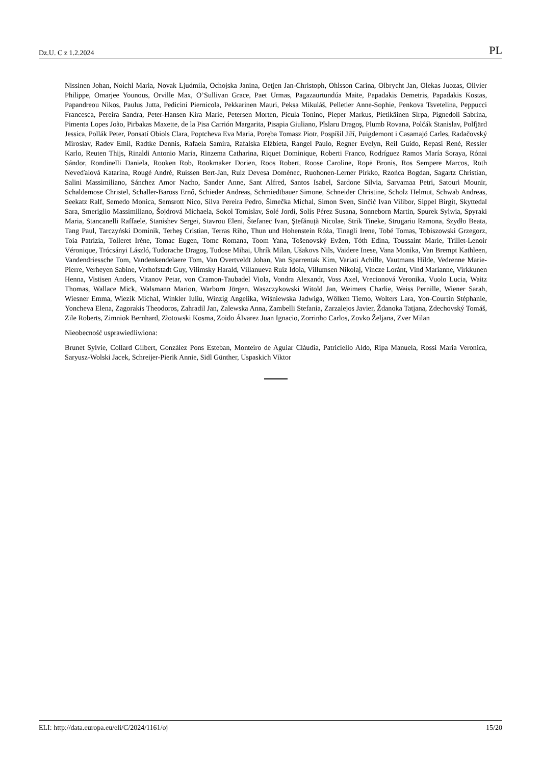Dz.U. C z 1.2.2024 PL
Nissinen Johan, Noichl Maria, Novak Ljudmila, Ochojska Janina, Oetjen Jan-Christoph, Ohlsson Carina, Olbrycht Jan, Olekas Juozas, Olivier Philippe, Omarjee Younous, Orville Max, O’Sullivan Grace, Paet Urmas, Pagazaurtundúa Maite, Papadakis Demetris, Papadakis Kostas, Papandreou Nikos, Paulus Jutta, Pedicini Piernicola, Pekkarinen Mauri, Peksa Mikuláš, Pelletier Anne-Sophie, Penkova Tsvetelina, Peppucci Francesca, Pereira Sandra, Peter-Hansen Kira Marie, Petersen Morten, Picula Tonino, Pieper Markus, Pietikäinen Sirpa, Pignedoli Sabrina, Pimenta Lopes João, Pirbakas Maxette, de la Pisa Carrión Margarita, Pisapia Giuliano, Pîslaru Dragoş, Plumb Rovana, Polčák Stanislav, Polfjärd Jessica, Pollák Peter, Ponsatí Obiols Clara, Poptcheva Eva Maria, Poręba Tomasz Piotr, Pospíšil Jiří, Puigdemont i Casamajó Carles, Radačovský Miroslav, Radev Emil, Radtke Dennis, Rafaela Samira, Rafalska Elżbieta, Rangel Paulo, Regner Evelyn, Reil Guido, Repasi René, Ressler Karlo, Reuten Thijs, Rinaldi Antonio Maria, Rinzema Catharina, Riquet Dominique, Roberti Franco, Rodríguez Ramos María Soraya, Rónai Sándor, Rondinelli Daniela, Rooken Rob, Rookmaker Dorien, Roos Robert, Roose Caroline, Ropė Bronis, Ros Sempere Marcos, Roth Neveďalová Katarína, Rougé André, Ruissen Bert-Jan, Ruiz Devesa Domènec, Ruohonen-Lerner Pirkko, Rzońca Bogdan, Sagartz Christian, Salini Massimiliano, Sánchez Amor Nacho, Sander Anne, Sant Alfred, Santos Isabel, Sardone Silvia, Sarvamaa Petri, Satouri Mounir, Schaldemose Christel, Schaller-Baross Ernő, Schieder Andreas, Schmiedtbauer Simone, Schneider Christine, Scholz Helmut, Schwab Andreas, Seekatz Ralf, Semedo Monica, Semsrott Nico, Silva Pereira Pedro, Šimečka Michal, Simon Sven, Sinčić Ivan Vilibor, Sippel Birgit, Skyttedal Sara, Smeriglio Massimiliano, Šojdrová Michaela, Sokol Tomislav, Solé Jordi, Solís Pérez Susana, Sonneborn Martin, Spurek Sylwia, Spyraki Maria, Stancanelli Raffaele, Stanishev Sergei, Stavrou Eleni, Štefanec Ivan, Ştefănuță Nicolae, Strik Tineke, Strugariu Ramona, Szydło Beata, Tang Paul, Tarczyński Dominik, Terheş Cristian, Terras Riho, Thun und Hohenstein Róża, Tinagli Irene, Tobé Tomas, Tobiszowski Grzegorz, Toia Patrizia, Tolleret Irène, Tomac Eugen, Tomc Romana, Toom Yana, Tošenovský Evžen, Tóth Edina, Toussaint Marie, Trillet-Lenoir Véronique, Trócsányi László, Tudorache Dragoş, Tudose Mihai, Uhrík Milan, Ušakovs Nils, Vaidere Inese, Vana Monika, Van Brempt Kathleen, Vandendriessche Tom, Vandenkendelaere Tom, Van Overtveldt Johan, Van Sparrentak Kim, Variati Achille, Vautmans Hilde, Vedrenne Marie-Pierre, Verheyen Sabine, Verhofstadt Guy, Vilimsky Harald, Villanueva Ruiz Idoia, Villumsen Nikolaj, Vincze Loránt, Vind Marianne, Virkkunen Henna, Vistisen Anders, Vitanov Petar, von Cramon-Taubadel Viola, Vondra Alexandr, Voss Axel, Vrecionová Veronika, Vuolo Lucia, Waitz Thomas, Wallace Mick, Walsmann Marion, Warborn Jörgen, Waszczykowski Witold Jan, Weimers Charlie, Weiss Pernille, Wiener Sarah, Wiesner Emma, Wiezik Michal, Winkler Iuliu, Winzig Angelika, Wiśniewska Jadwiga, Wölken Tiemo, Wolters Lara, Yon-Courtin Stéphanie, Yoncheva Elena, Zagorakis Theodoros, Zahradil Jan, Zalewska Anna, Zambelli Stefania, Zarzalejos Javier, Ždanoka Tatjana, Zdechovský Tomáš, Zīle Roberts, Zimniok Bernhard, Złotowski Kosma, Zoido Álvarez Juan Ignacio, Zorrinho Carlos, Zovko Željana, Zver Milan
Nieobecność usprawiedliwiona:
Brunet Sylvie, Collard Gilbert, González Pons Esteban, Monteiro de Aguiar Cláudia, Patriciello Aldo, Ripa Manuela, Rossi Maria Veronica, Saryusz-Wolski Jacek, Schreijer-Pierik Annie, Sidl Günther, Uspaskich Viktor
ELI: http://data.europa.eu/eli/C/2024/1161/oj 15/20